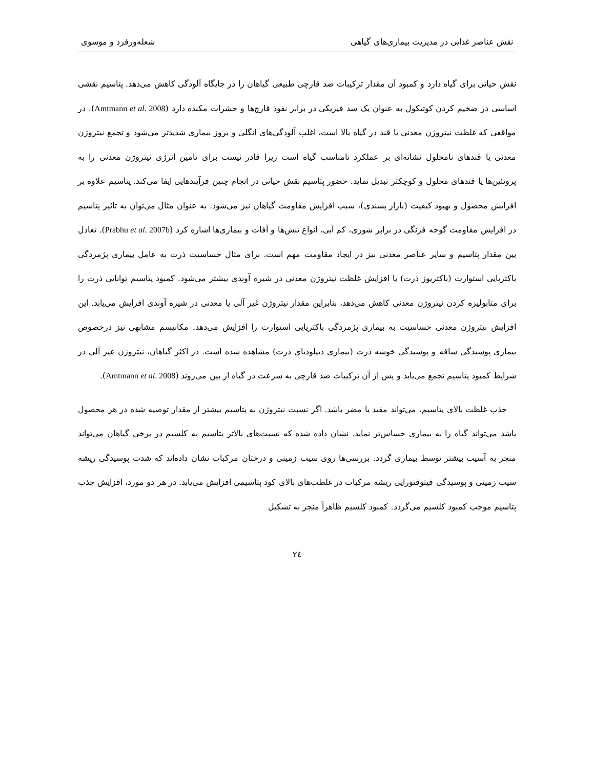نقش عناصر غذایی در مدیریت بیماری‌های گیاهی شعله‌ورفرد و موسوی
نقش حیاتی برای گیاه دارد و کمبود آن مقدار ترکیبات ضد قارچی طبیعی گیاهان را در جایگاه آلودگی کاهش می‌دهد. پتاسیم نقشی اساسی در ضخیم کردن کوتیکول به عنوان یک سد فیزیکی در برابر نفوذ قارچ‌ها و حشرات مکنده دارد (Amtmann et al. 2008). در مواقعی که غلظت نیتروژن معدنی یا قند در گیاه بالا است، اغلب آلودگی‌های انگلی و بروز بیماری شدیدتر می‌شود و تجمع نیتروژن معدنی یا قندهای نامحلول نشانه‌ای بر عملکرد نامناسب گیاه است زیرا قادر نیست برای تامین انرژی نیتروژن معدنی را به پروتئین‌ها یا قندهای محلول و کوچکتر تبدیل نماید. حضور پتاسیم نقش حیاتی در انجام چنین فرآیندهایی ایفا می‌کند. پتاسیم علاوه بر افزایش محصول و بهبود کیفیت (بازار پسندی)، سبب افزایش مقاومت گیاهان نیز می‌شود. به عنوان مثال می‌توان به تاثیر پتاسیم در افزایش مقاومت گوجه فرنگی در برابر شوری، کم آبی، انواع تنش‌ها و آفات و بیماری‌ها اشاره کرد (Prabhu et al. 2007b). تعادل بین مقدار پتاسیم و سایر عناصر معدنی نیز در ایجاد مقاومت مهم است. برای مثال حساسیت ذرت به عامل بیماری پژمردگی باکتریایی استوارت (باکتریوز ذرت) با افزایش غلظت نیتروژن معدنی در شیره آوندی بیشتر می‌شود. کمبود پتاسیم توانایی ذرت را برای متابولیزه کردن نیتروژن معدنی کاهش می‌دهد، بنابراین مقدار نیتروژن غیر آلی یا معدنی در شیره آوندی افزایش می‌یابد. این افزایش نیتروژن معدنی حساسیت به بیماری پژمردگی باکتریایی استوارت را افزایش می‌دهد. مکانیسم مشابهی نیز درخصوص بیماری پوسیدگی ساقه و پوسیدگی خوشه ذرت (بیماری دیپلودیای ذرت) مشاهده شده است. در اکثر گیاهان، نیتروژن غیر آلی در شرایط کمبود پتاسیم تجمع می‌یابد و پس از آن ترکیبات ضد قارچی به سرعت در گیاه از بین می‌روند (Amtmann et al. 2008).
جذب غلظت بالای پتاسیم، می‌تواند مفید یا مضر باشد. اگر نسبت نیتروژن به پتاسیم بیشتر از مقدار توصیه شده در هر محصول باشد می‌تواند گیاه را به بیماری حساس‌تر نماید. نشان داده شده که نسبت‌های بالاتر پتاسیم به کلسیم در برخی گیاهان می‌تواند منجر به آسیب بیشتر توسط بیماری گردد. بررسی‌ها روی سیب زمینی و درختان مرکبات نشان داده‌اند که شدت پوسیدگی ریشه سیب زمینی و پوسیدگی فیتوفتورایی ریشه مرکبات در غلظت‌های بالای کود پتاسیمی افزایش می‌یابد. در هر دو مورد، افزایش جذب پتاسیم موجب کمبود کلسیم می‌گردد. کمبود کلسیم ظاهراً منجر به تشکیل
٢٤